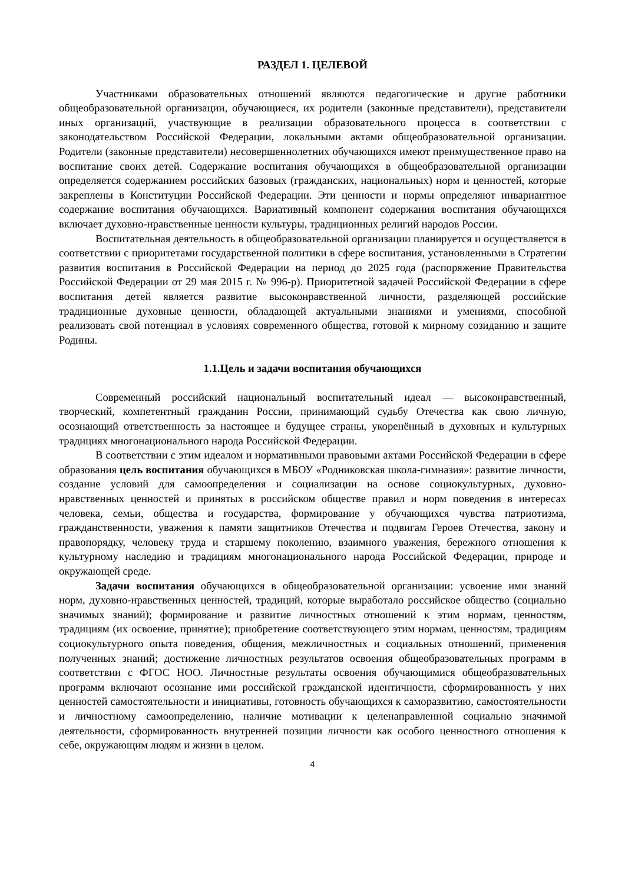РАЗДЕЛ 1. ЦЕЛЕВОЙ
Участниками образовательных отношений являются педагогические и другие работники общеобразовательной организации, обучающиеся, их родители (законные представители), представители иных организаций, участвующие в реализации образовательного процесса в соответствии с законодательством Российской Федерации, локальными актами общеобразовательной организации. Родители (законные представители) несовершеннолетних обучающихся имеют преимущественное право на воспитание своих детей. Содержание воспитания обучающихся в общеобразовательной организации определяется содержанием российских базовых (гражданских, национальных) норм и ценностей, которые закреплены в Конституции Российской Федерации. Эти ценности и нормы определяют инвариантное содержание воспитания обучающихся. Вариативный компонент содержания воспитания обучающихся включает духовно-нравственные ценности культуры, традиционных религий народов России.
Воспитательная деятельность в общеобразовательной организации планируется и осуществляется в соответствии с приоритетами государственной политики в сфере воспитания, установленными в Стратегии развития воспитания в Российской Федерации на период до 2025 года (распоряжение Правительства Российской Федерации от 29 мая 2015 г. № 996-р). Приоритетной задачей Российской Федерации в сфере воспитания детей является развитие высоконравственной личности, разделяющей российские традиционные духовные ценности, обладающей актуальными знаниями и умениями, способной реализовать свой потенциал в условиях современного общества, готовой к мирному созиданию и защите Родины.
1.1.Цель и задачи воспитания обучающихся
Современный российский национальный воспитательный идеал — высоконравственный, творческий, компетентный гражданин России, принимающий судьбу Отечества как свою личную, осознающий ответственность за настоящее и будущее страны, укоренённый в духовных и культурных традициях многонационального народа Российской Федерации.
В соответствии с этим идеалом и нормативными правовыми актами Российской Федерации в сфере образования цель воспитания обучающихся в МБОУ «Родниковская школа-гимназия»: развитие личности, создание условий для самоопределения и социализации на основе социокультурных, духовно-нравственных ценностей и принятых в российском обществе правил и норм поведения в интересах человека, семьи, общества и государства, формирование у обучающихся чувства патриотизма, гражданственности, уважения к памяти защитников Отечества и подвигам Героев Отечества, закону и правопорядку, человеку труда и старшему поколению, взаимного уважения, бережного отношения к культурному наследию и традициям многонационального народа Российской Федерации, природе и окружающей среде.
Задачи воспитания обучающихся в общеобразовательной организации: усвоение ими знаний норм, духовно-нравственных ценностей, традиций, которые выработало российское общество (социально значимых знаний); формирование и развитие личностных отношений к этим нормам, ценностям, традициям (их освоение, принятие); приобретение соответствующего этим нормам, ценностям, традициям социокультурного опыта поведения, общения, межличностных и социальных отношений, применения полученных знаний; достижение личностных результатов освоения общеобразовательных программ в соответствии с ФГОС НОО. Личностные результаты освоения обучающимися общеобразовательных программ включают осознание ими российской гражданской идентичности, сформированность у них ценностей самостоятельности и инициативы, готовность обучающихся к саморазвитию, самостоятельности и личностному самоопределению, наличие мотивации к целенаправленной социально значимой деятельности, сформированность внутренней позиции личности как особого ценностного отношения к себе, окружающим людям и жизни в целом.
4